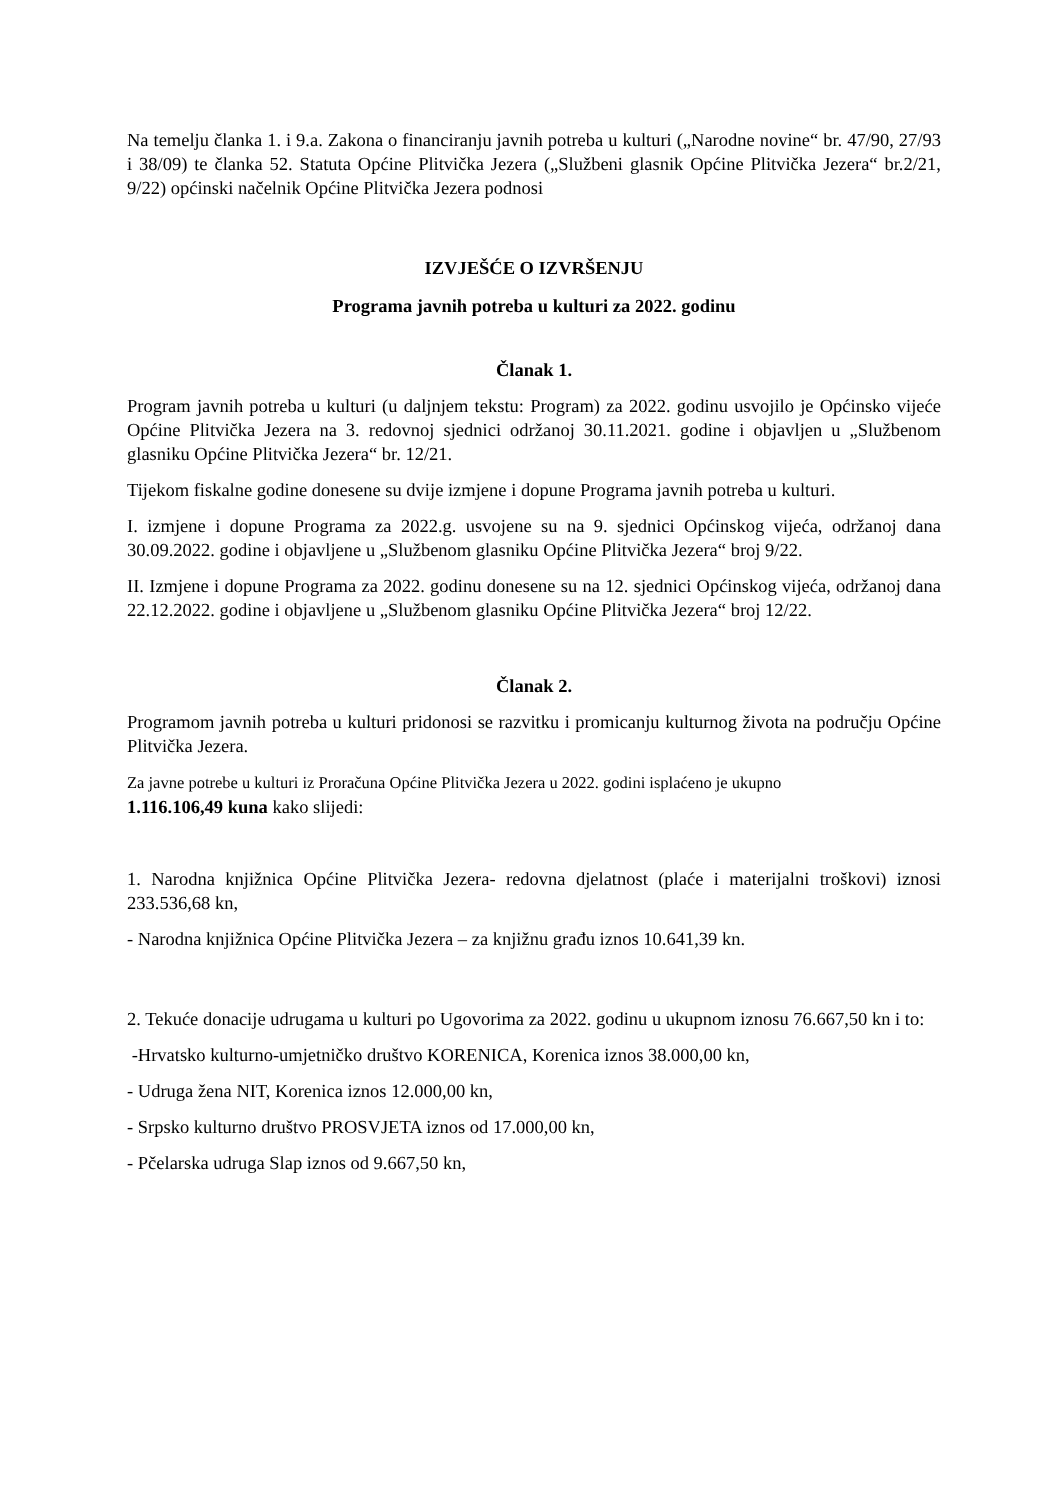Na temelju članka 1. i 9.a. Zakona o financiranju javnih potreba u kulturi („Narodne novine“ br. 47/90, 27/93 i 38/09) te članka 52. Statuta Općine Plitvička Jezera („Službeni glasnik Općine Plitvička Jezera“ br.2/21, 9/22) općinski načelnik Općine Plitvička Jezera podnosi
IZVJEŠĆE O IZVRŠENJU
Programa javnih potreba u kulturi za 2022. godinu
Članak 1.
Program javnih potreba u kulturi (u daljnjem tekstu: Program) za 2022. godinu usvojilo je Općinsko vijeće Općine Plitvička Jezera na 3. redovnoj sjednici održanoj 30.11.2021. godine i objavljen u „Službenom glasniku Općine Plitvička Jezera“ br. 12/21.
Tijekom fiskalne godine donesene su dvije izmjene i dopune Programa javnih potreba u kulturi.
I. izmjene i dopune Programa za 2022.g. usvojene su na 9. sjednici Općinskog vijeća, održanoj dana 30.09.2022. godine i objavljene u „Službenom glasniku Općine Plitvička Jezera“ broj 9/22.
II. Izmjene i dopune Programa za 2022. godinu donesene su na 12. sjednici Općinskog vijeća, održanoj dana 22.12.2022. godine i objavljene u „Službenom glasniku Općine Plitvička Jezera“ broj 12/22.
Članak 2.
Programom javnih potreba u kulturi pridonosi se razvitku i promicanju kulturnog života na području Općine Plitvička Jezera.
Za javne potrebe u kulturi iz Proračuna Općine Plitvička Jezera u 2022. godini isplaćeno je ukupno
1.116.106,49 kuna kako slijedi:
1. Narodna knjižnica Općine Plitvička Jezera- redovna djelatnost (plaće i materijalni troškovi) iznosi 233.536,68 kn,
- Narodna knjižnica Općine Plitvička Jezera – za knjižnu građu iznos 10.641,39 kn.
2. Tekuće donacije udrugama u kulturi po Ugovorima za 2022. godinu u ukupnom iznosu 76.667,50 kn i to:
-Hrvatsko kulturno-umjetničko društvo KORENICA, Korenica iznos 38.000,00 kn,
- Udruga žena NIT, Korenica iznos 12.000,00 kn,
- Srpsko kulturno društvo PROSVJETA iznos od 17.000,00 kn,
- Pčelarska udruga Slap iznos od 9.667,50 kn,